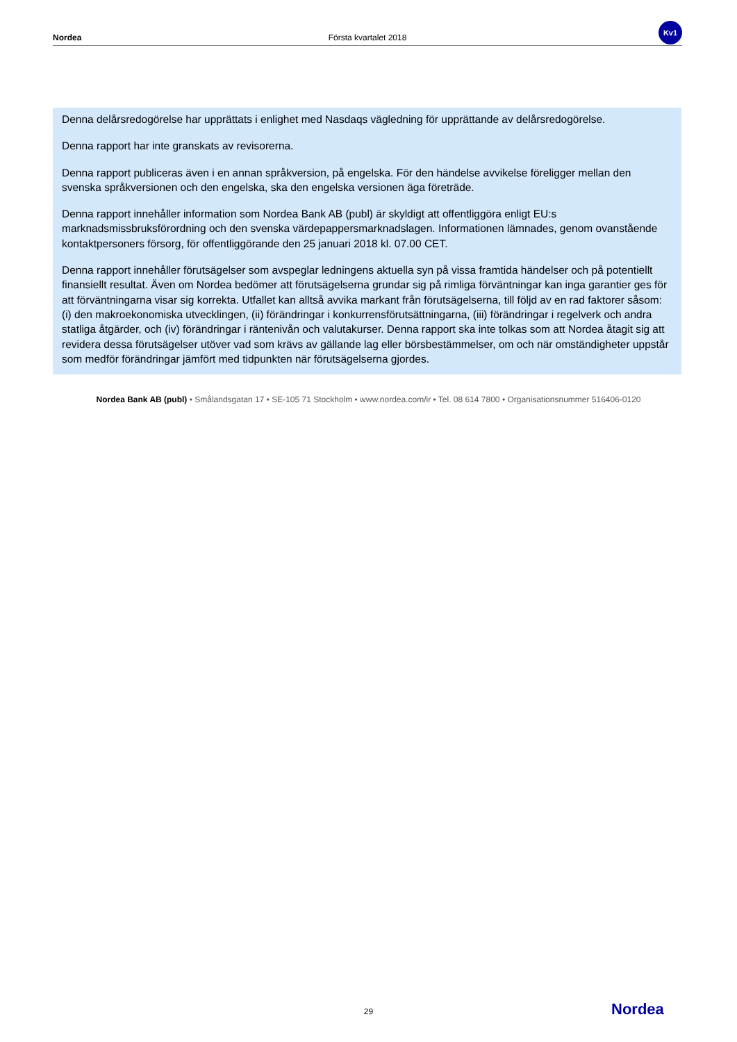Nordea Första kvartalet 2018 Kv1
Denna delårsredogörelse har upprättats i enlighet med Nasdaqs vägledning för upprättande av delårsredogörelse.
Denna rapport har inte granskats av revisorerna.
Denna rapport publiceras även i en annan språkversion, på engelska. För den händelse avvikelse föreligger mellan den svenska språkversionen och den engelska, ska den engelska versionen äga företräde.
Denna rapport innehåller information som Nordea Bank AB (publ) är skyldigt att offentliggöra enligt EU:s marknadsmissbruksförordning och den svenska värdepappersmarknadslagen. Informationen lämnades, genom ovanstående kontaktpersoners försorg, för offentliggörande den 25 januari 2018 kl. 07.00 CET.
Denna rapport innehåller förutsägelser som avspeglar ledningens aktuella syn på vissa framtida händelser och på potentiellt finansiellt resultat. Även om Nordea bedömer att förutsägelserna grundar sig på rimliga förväntningar kan inga garantier ges för att förväntningarna visar sig korrekta. Utfallet kan alltså avvika markant från förutsägelserna, till följd av en rad faktorer såsom: (i) den makroekonomiska utvecklingen, (ii) förändringar i konkurrensförutsättningarna, (iii) förändringar i regelverk och andra statliga åtgärder, och (iv) förändringar i räntenivån och valutakurser. Denna rapport ska inte tolkas som att Nordea åtagit sig att revidera dessa förutsägelser utöver vad som krävs av gällande lag eller börsbestämmelser, om och när omständigheter uppstår som medför förändringar jämfört med tidpunkten när förutsägelserna gjordes.
Nordea Bank AB (publ) • Smålandsgatan 17 • SE-105 71 Stockholm • www.nordea.com/ir • Tel. 08 614 7800 • Organisationsnummer 516406-0120
29 Nordea